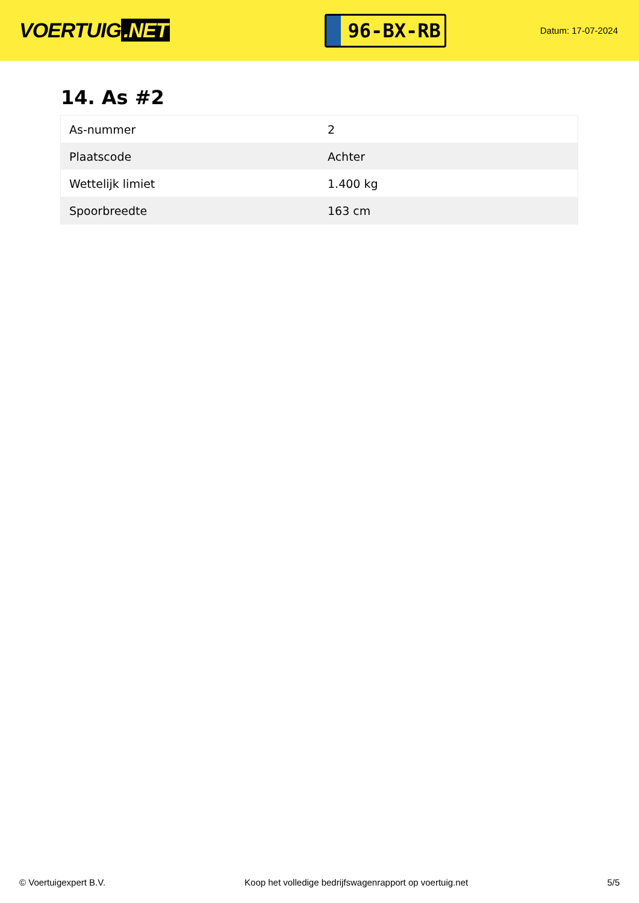VOERTUIG.NET
96-BX-RB
Datum: 17-07-2024
14. As #2
| As-nummer | 2 |
| Plaatscode | Achter |
| Wettelijk limiet | 1.400 kg |
| Spoorbreedte | 163 cm |
© Voertuigexpert B.V. Koop het volledige bedrijfswagenrapport op voertuig.net 5/5